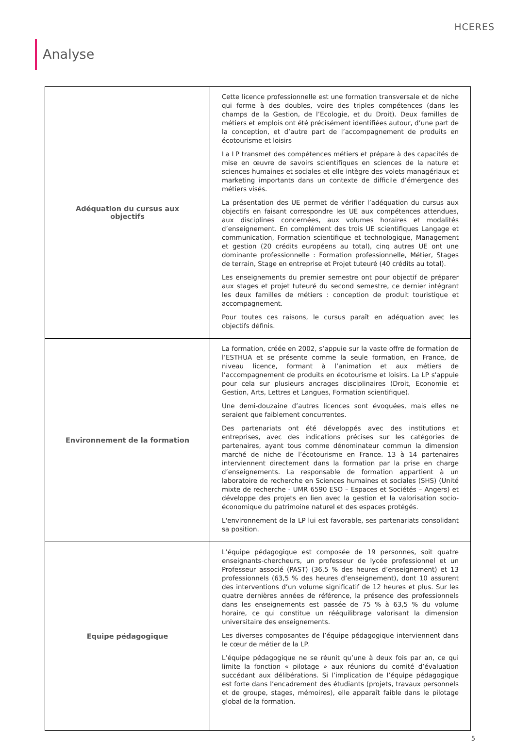HCERES
Analyse
| Adéquation du cursus aux objectifs | Cette licence professionnelle est une formation transversale et de niche qui forme à des doubles, voire des triples compétences (dans les champs de la Gestion, de l’Ecologie, et du Droit). Deux familles de métiers et emplois ont été précisément identifiées autour, d’une part de la conception, et d’autre part de l’accompagnement de produits en écotourisme et loisirs La LP transmet des compétences métiers et prépare à des capacités de mise en œuvre de savoirs scientifiques en sciences de la nature et sciences humaines et sociales et elle intègre des volets managériaux et marketing importants dans un contexte de difficile d’émergence des métiers visés. La présentation des UE permet de vérifier l’adéquation du cursus aux objectifs en faisant correspondre les UE aux compétences attendues, aux disciplines concernées, aux volumes horaires et modalités d’enseignement. En complément des trois UE scientifiques Langage et communication, Formation scientifique et technologique, Management et gestion (20 crédits européens au total), cinq autres UE ont une dominante professionnelle : Formation professionnelle, Métier, Stages de terrain, Stage en entreprise et Projet tuteuré (40 crédits au total). Les enseignements du premier semestre ont pour objectif de préparer aux stages et projet tuteuré du second semestre, ce dernier intégrant les deux familles de métiers : conception de produit touristique et accompagnement. Pour toutes ces raisons, le cursus paraît en adéquation avec les objectifs définis. |
| Environnement de la formation | La formation, créée en 2002, s’appuie sur la vaste offre de formation de l’ESTHUA et se présente comme la seule formation, en France, de niveau licence, formant à l’animation et aux métiers de l’accompagnement de produits en écotourisme et loisirs. La LP s'appuie pour cela sur plusieurs ancrages disciplinaires (Droit, Economie et Gestion, Arts, Lettres et Langues, Formation scientifique). Une demi-douzaine d’autres licences sont évoquées, mais elles ne seraient que faiblement concurrentes. Des partenariats ont été développés avec des institutions et entreprises, avec des indications précises sur les catégories de partenaires, ayant tous comme dénominateur commun la dimension marché de niche de l’écotourisme en France. 13 à 14 partenaires interviennent directement dans la formation par la prise en charge d’enseignements. La responsable de formation appartient à un laboratoire de recherche en Sciences humaines et sociales (SHS) (Unité mixte de recherche - UMR 6590 ESO – Espaces et Sociétés – Angers) et développe des projets en lien avec la gestion et la valorisation socio-économique du patrimoine naturel et des espaces protégés. L'environnement de la LP lui est favorable, ses partenariats consolidant sa position. |
| Equipe pédagogique | L’équipe pédagogique est composée de 19 personnes, soit quatre enseignants-chercheurs, un professeur de lycée professionnel et un Professeur associé (PAST) (36,5 % des heures d’enseignement) et 13 professionnels (63,5 % des heures d’enseignement), dont 10 assurent des interventions d’un volume significatif de 12 heures et plus. Sur les quatre dernières années de référence, la présence des professionnels dans les enseignements est passée de 75 % à 63,5 % du volume horaire, ce qui constitue un rééquilibrage valorisant la dimension universitaire des enseignements. Les diverses composantes de l’équipe pédagogique interviennent dans le cœur de métier de la LP. L’équipe pédagogique ne se réunit qu’une à deux fois par an, ce qui limite la fonction « pilotage » aux réunions du comité d’évaluation succédant aux délibérations. Si l’implication de l’équipe pédagogique est forte dans l’encadrement des étudiants (projets, travaux personnels et de groupe, stages, mémoires), elle apparaît faible dans le pilotage global de la formation. |
5